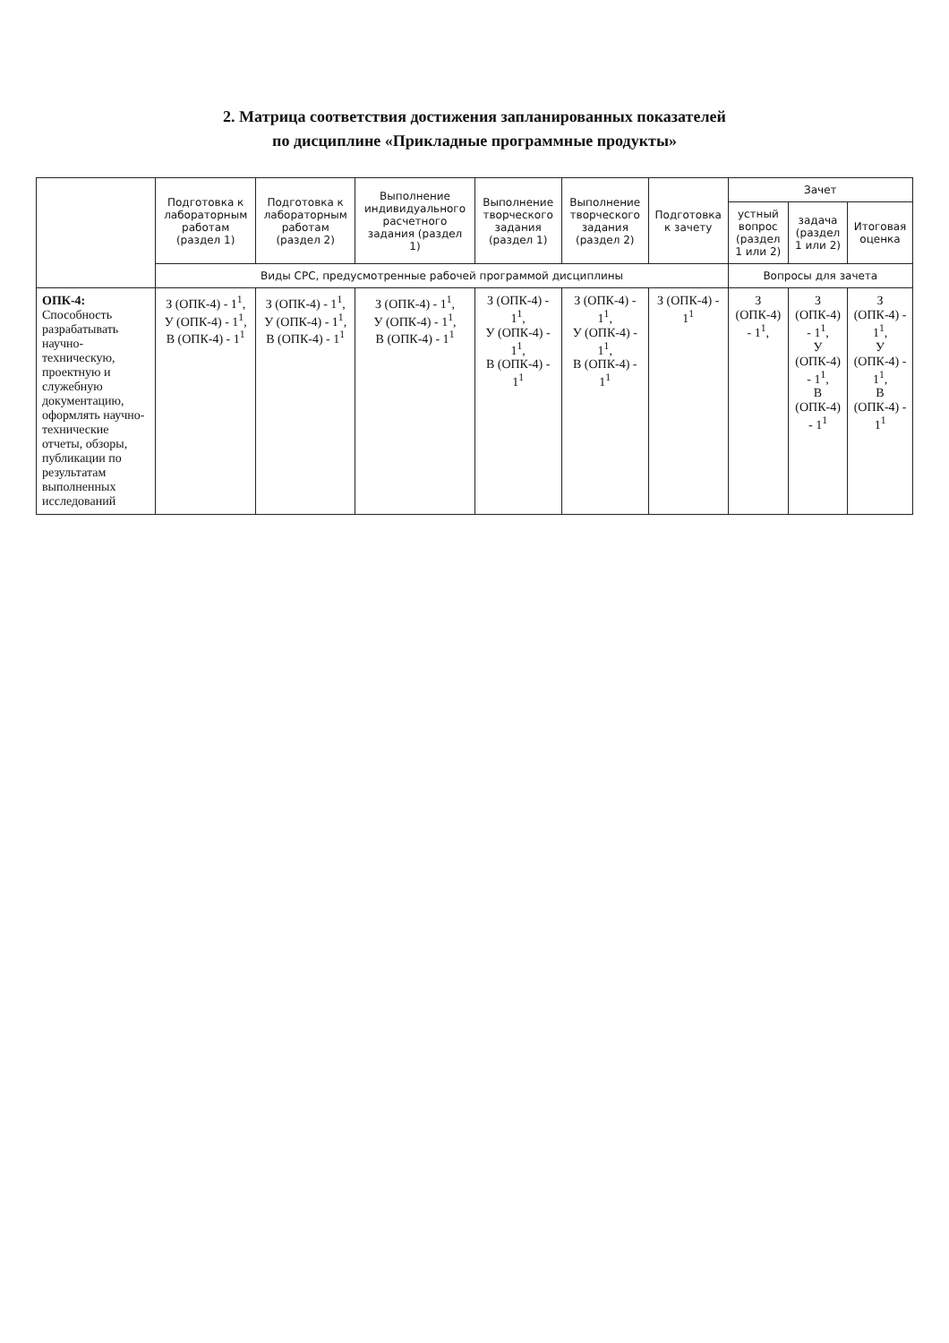2. Матрица соответствия достижения запланированных показателей
по дисциплине «Прикладные программные продукты»
| | Подготовка к лабораторным работам (раздел 1) | Подготовка к лабораторным работам (раздел 2) | Выполнение индивидуального расчетного задания (раздел 1) | Выполнение творческого задания (раздел 1) | Выполнение творческого задания (раздел 2) | Подготовка к зачету | Зачет | | |
| --- | --- | --- | --- | --- | --- | --- | --- | --- | --- |
| | | | | | | | устный вопрос (раздел 1 или 2) | задача (раздел 1 или 2) | Итоговая оценка |
| | Виды СРС, предусмотренные рабочей программой дисциплины | | | | | | Вопросы для зачета | | |
| ОПК-4: Способность разрабатывать научно-техническую, проектную и служебную документацию, оформлять научно-технические отчеты, обзоры, публикации по результатам выполненных исследований | З (ОПК-4) - 1<sup>1</sup>, У (ОПК-4) - 1<sup>1</sup>, В (ОПК-4) - 1<sup>1</sup> | З (ОПК-4) - 1<sup>1</sup>, У (ОПК-4) - 1<sup>1</sup>, В (ОПК-4) - 1<sup>1</sup> | З (ОПК-4) - 1<sup>1</sup>, У (ОПК-4) - 1<sup>1</sup>, В (ОПК-4) - 1<sup>1</sup> | З (ОПК-4) - 1<sup>1</sup>, У (ОПК-4) - 1<sup>1</sup>, В (ОПК-4) - 1<sup>1</sup> | З (ОПК-4) - 1<sup>1</sup>, У (ОПК-4) - 1<sup>1</sup>, В (ОПК-4) - 1<sup>1</sup> | З (ОПК-4) - 1<sup>1</sup> | З (ОПК-4) - 1<sup>1</sup>, | З (ОПК-4) - 1<sup>1</sup>, У (ОПК-4) - 1<sup>1</sup>, В (ОПК-4) - 1<sup>1</sup> | З (ОПК-4) - 1<sup>1</sup>, У (ОПК-4) - 1<sup>1</sup>, В (ОПК-4) - 1<sup>1</sup> |